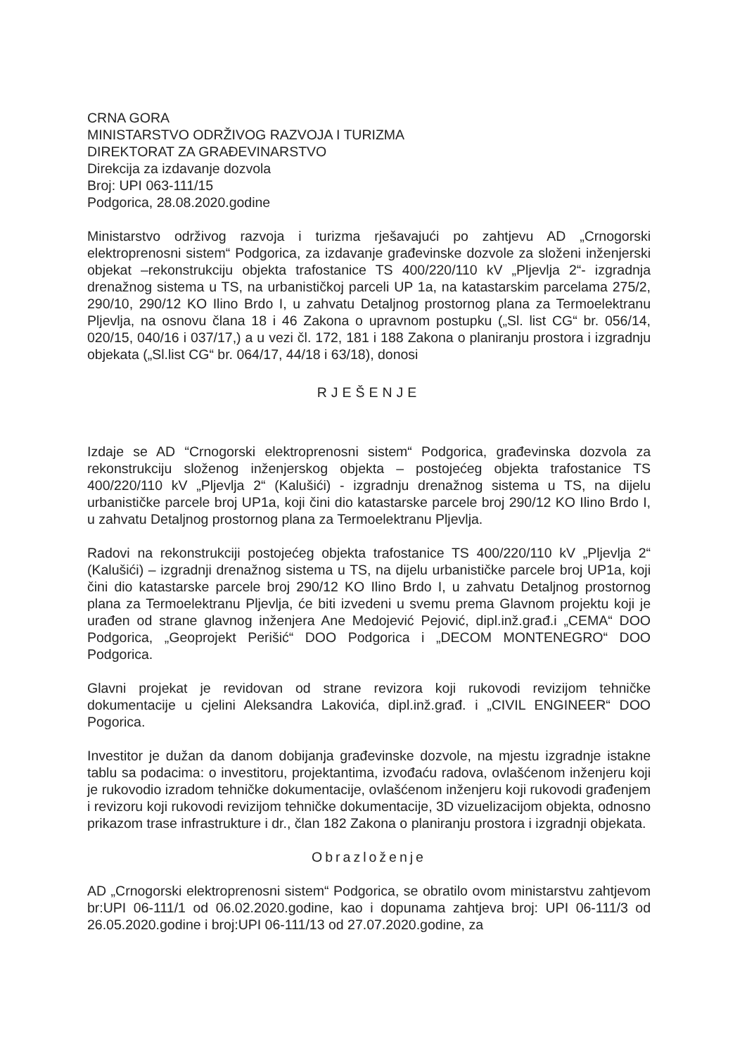CRNA GORA
MINISTARSTVO ODRŽIVOG RAZVOJA I TURIZMA
DIREKTORAT ZA GRAĐEVINARSTVO
Direkcija za izdavanje dozvola
Broj: UPI 063-111/15
Podgorica, 28.08.2020.godine
Ministarstvo održivog razvoja i turizma rješavajući po zahtjevu AD „Crnogorski elektroprenosni sistem“ Podgorica, za izdavanje građevinske dozvole za složeni inženjerski objekat –rekonstrukciju objekta trafostanice TS 400/220/110 kV „Pljevlja 2“- izgradnja drenažnog sistema u TS, na urbanističkoj parceli UP 1a, na katastarskim parcelama 275/2, 290/10, 290/12 KO Ilino Brdo I, u zahvatu Detaljnog prostornog plana za Termoelektranu Pljevlja, na osnovu člana 18 i 46 Zakona o upravnom postupku („Sl. list CG“ br. 056/14, 020/15, 040/16 i 037/17,) a u vezi čl. 172, 181 i 188 Zakona o planiranju prostora i izgradnju objekata („Sl.list CG“ br. 064/17, 44/18 i 63/18), donosi
RJEŠENJE
Izdaje se AD “Crnogorski elektroprenosni sistem“ Podgorica, građevinska dozvola za rekonstrukciju složenog inženjerskog objekta – postojećeg objekta trafostanice TS 400/220/110 kV „Pljevlja 2“ (Kalušići) - izgradnju drenažnog sistema u TS, na dijelu urbanističke parcele broj UP1a, koji čini dio katastarske parcele broj 290/12 KO Ilino Brdo I, u zahvatu Detaljnog prostornog plana za Termoelektranu Pljevlja.
Radovi na rekonstrukciji postojećeg objekta trafostanice TS 400/220/110 kV „Pljevlja 2“ (Kalušići) – izgradnji drenažnog sistema u TS, na dijelu urbanističke parcele broj UP1a, koji čini dio katastarske parcele broj 290/12 KO Ilino Brdo I, u zahvatu Detaljnog prostornog plana za Termoelektranu Pljevlja, će biti izvedeni u svemu prema Glavnom projektu koji je urađen od strane glavnog inženjera Ane Medojević Pejović, dipl.inž.građ.i „CEMA“ DOO Podgorica, „Geoprojekt Perišić“ DOO Podgorica i „DECOM MONTENEGRO“ DOO Podgorica.
Glavni projekat je revidovan od strane revizora koji rukovodi revizijom tehničke dokumentacije u cjelini Aleksandra Lakovića, dipl.inž.građ. i „CIVIL ENGINEER“ DOO Pogorica.
Investitor je dužan da danom dobijanja građevinske dozvole, na mjestu izgradnje istakne tablu sa podacima: o investitoru, projektantima, izvođaću radova, ovlašćenom inženjeru koji je rukovodio izradom tehničke dokumentacije, ovlašćenom inženjeru koji rukovodi građenjem i revizoru koji rukovodi revizijom tehničke dokumentacije, 3D vizuelizacijom objekta, odnosno prikazom trase infrastrukture i dr., član 182 Zakona o planiranju prostora i izgradnji objekata.
Obrazloženje
AD „Crnogorski elektroprenosni sistem“ Podgorica, se obratilo ovom ministarstvu zahtjevom br:UPI 06-111/1 od 06.02.2020.godine, kao i dopunama zahtjeva broj: UPI 06-111/3 od 26.05.2020.godine i broj:UPI 06-111/13 od 27.07.2020.godine, za